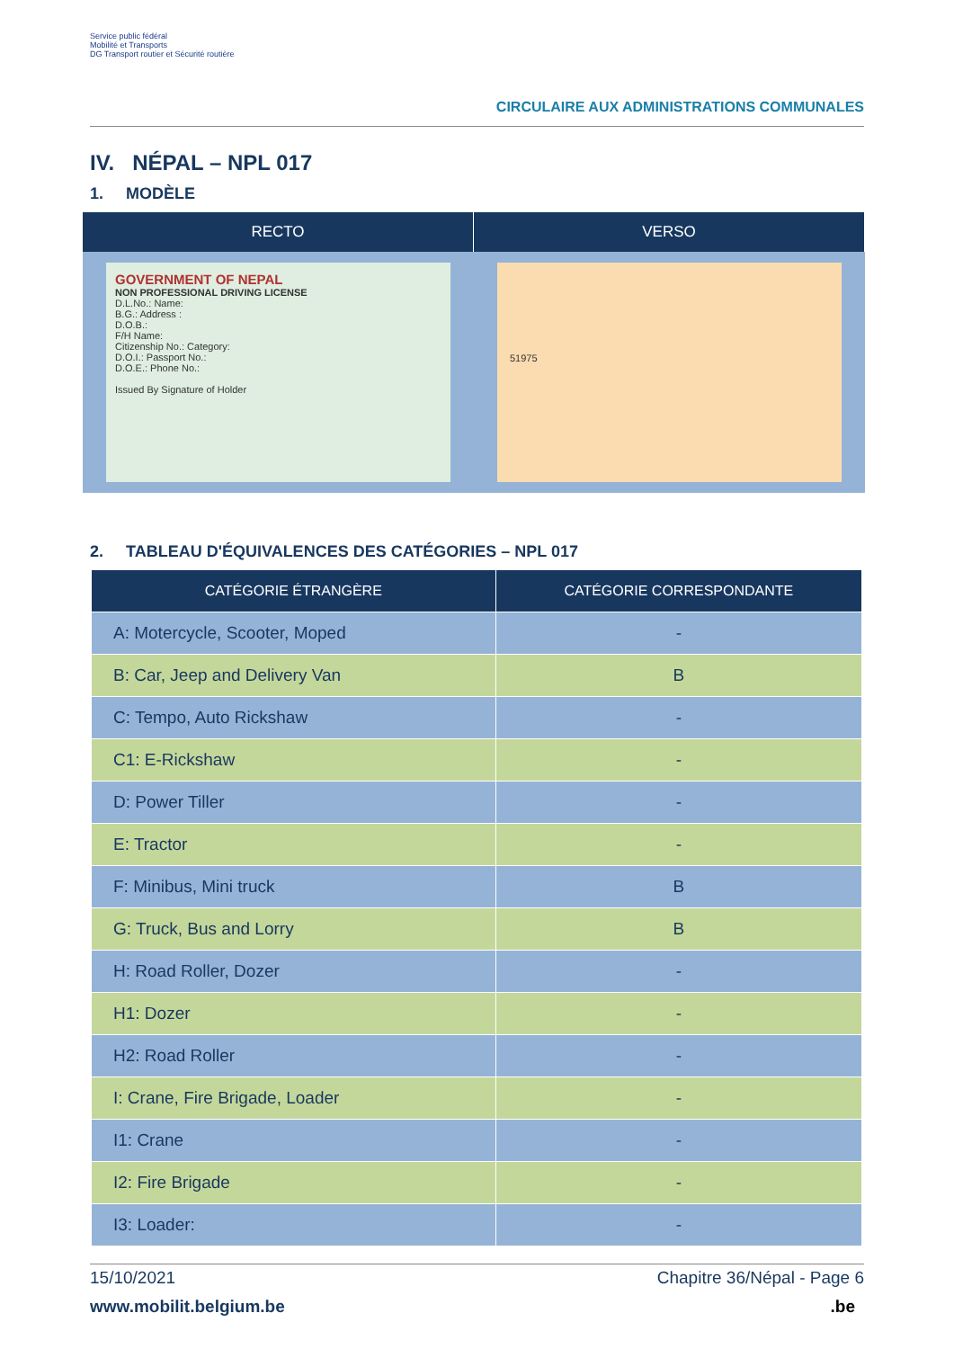Service public fédéral
Mobilité et Transports
DG Transport routier et Sécurité routière
CIRCULAIRE AUX ADMINISTRATIONS COMMUNALES
IV. NÉPAL – NPL 017
1. MODÈLE
RECTO
GOVERNMENT OF NEPAL
NON PROFESSIONAL DRIVING LICENSE
D.L.No.: Name:
B.G.: Address :
D.O.B.:
F/H Name:
Citizenship No.: Category:
D.O.I.: Passport No.:
D.O.E.: Phone No.:
Issued By Signature of Holder
VERSO
51975
2. TABLEAU D'ÉQUIVALENCES DES CATÉGORIES – NPL 017
| CATÉGORIE ÉTRANGÈRE | CATÉGORIE CORRESPONDANTE |
| --- | --- |
| A: Motercycle, Scooter, Moped | - |
| B: Car, Jeep and Delivery Van | B |
| C: Tempo, Auto Rickshaw | - |
| C1: E-Rickshaw | - |
| D: Power Tiller | - |
| E: Tractor | - |
| F: Minibus, Mini truck | B |
| G: Truck, Bus and Lorry | B |
| H: Road Roller, Dozer | - |
| H1: Dozer | - |
| H2: Road Roller | - |
| I: Crane, Fire Brigade, Loader | - |
| I1: Crane | - |
| I2: Fire Brigade | - |
| I3: Loader: | - |
15/10/2021 Chapitre 36/Népal - Page 6
www.mobilit.belgium.be.be